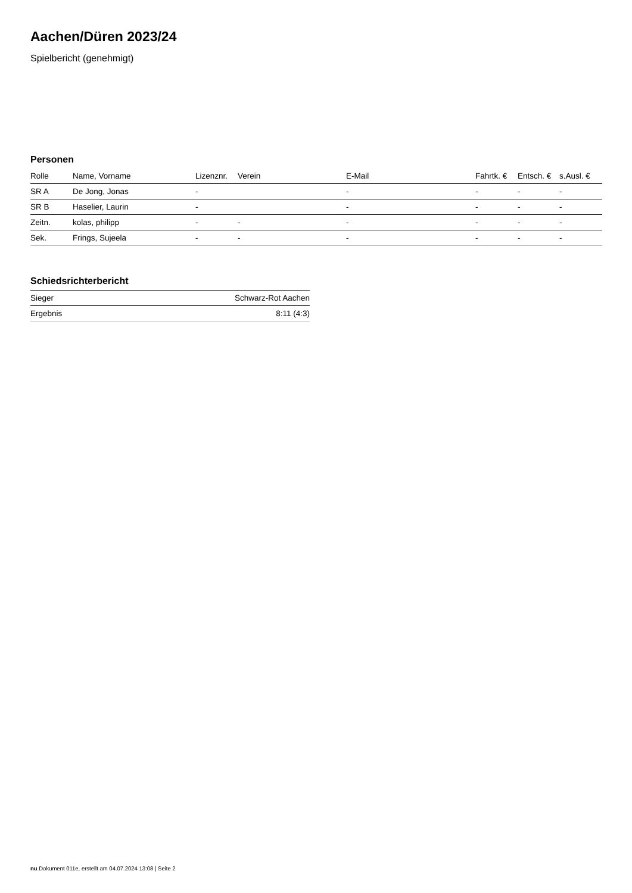Aachen/Düren 2023/24
Spielbericht (genehmigt)
Personen
| Rolle | Name, Vorname | Lizenznr. | Verein | E-Mail | Fahrtk. € | Entsch. € | s.Ausl. € |
| --- | --- | --- | --- | --- | --- | --- | --- |
| SR A | De Jong, Jonas | - | | - | - | - | - |
| SR B | Haselier, Laurin | - | | - | - | - | - |
| Zeitn. | kolas, philipp | - | - | - | - | - | - |
| Sek. | Frings, Sujeela | - | - | - | - | - | - |
Schiedsrichterbericht
| Sieger | Schwarz-Rot Aachen |
| Ergebnis | 8:11 (4:3) |
nu.Dokument 011e, erstellt am 04.07.2024 13:08 | Seite 2